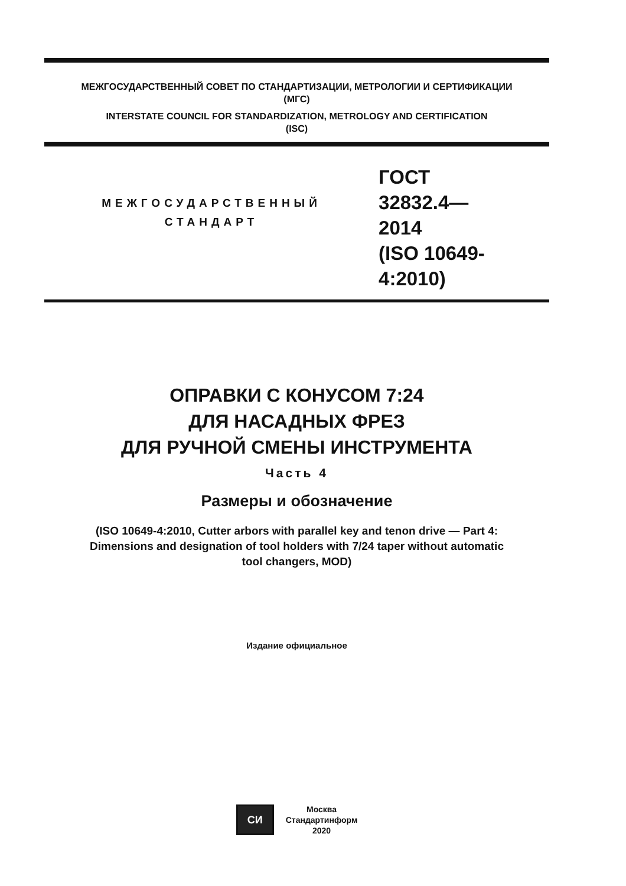МЕЖГОСУДАРСТВЕННЫЙ СОВЕТ ПО СТАНДАРТИЗАЦИИ, МЕТРОЛОГИИ И СЕРТИФИКАЦИИ
(МГС)
INTERSTATE COUNCIL FOR STANDARDIZATION, METROLOGY AND CERTIFICATION
(ISC)
МЕЖГОСУДАРСТВЕННЫЙ
СТАНДАРТ
ГОСТ
32832.4—
2014
(ISO 10649-4:2010)
ОПРАВКИ С КОНУСОМ 7:24
ДЛЯ НАСАДНЫХ ФРЕЗ
ДЛЯ РУЧНОЙ СМЕНЫ ИНСТРУМЕНТА
Часть 4
Размеры и обозначение
(ISO 10649-4:2010, Cutter arbors with parallel key and tenon drive — Part 4:
Dimensions and designation of tool holders with 7/24 taper without automatic
tool changers, MOD)
Издание официальное
СИ
Москва
Стандартинформ
2020